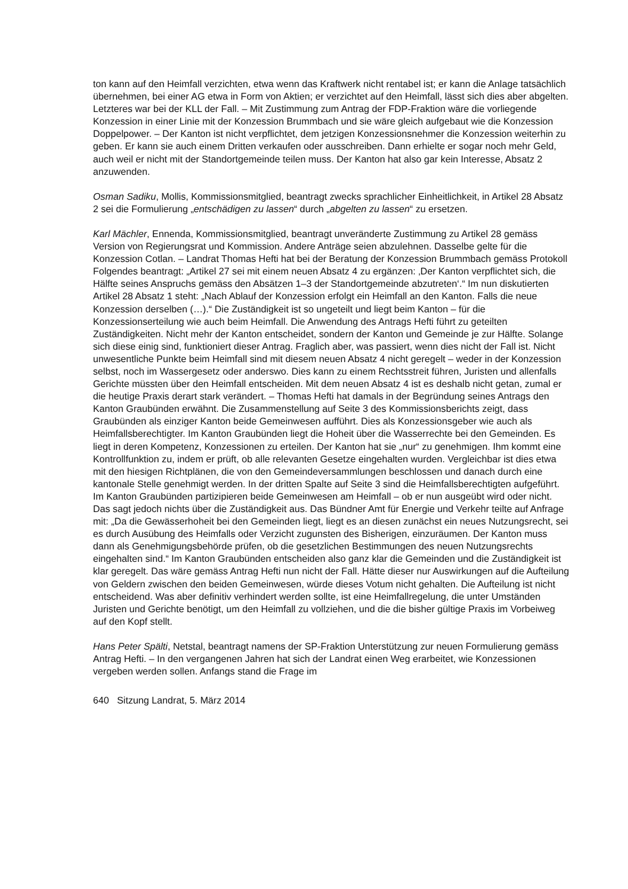ton kann auf den Heimfall verzichten, etwa wenn das Kraftwerk nicht rentabel ist; er kann die Anlage tatsächlich übernehmen, bei einer AG etwa in Form von Aktien; er verzichtet auf den Heimfall, lässt sich dies aber abgelten. Letzteres war bei der KLL der Fall. – Mit Zustimmung zum Antrag der FDP-Fraktion wäre die vorliegende Konzession in einer Linie mit der Konzession Brummbach und sie wäre gleich aufgebaut wie die Konzession Doppelpower. – Der Kanton ist nicht verpflichtet, dem jetzigen Konzessionsnehmer die Konzession weiterhin zu geben. Er kann sie auch einem Dritten verkaufen oder ausschreiben. Dann erhielte er sogar noch mehr Geld, auch weil er nicht mit der Standortgemeinde teilen muss. Der Kanton hat also gar kein Interesse, Absatz 2 anzuwenden.
Osman Sadiku, Mollis, Kommissionsmitglied, beantragt zwecks sprachlicher Einheitlichkeit, in Artikel 28 Absatz 2 sei die Formulierung „entschädigen zu lassen“ durch „abgelten zu lassen“ zu ersetzen.
Karl Mächler, Ennenda, Kommissionsmitglied, beantragt unveränderte Zustimmung zu Artikel 28 gemäss Version von Regierungsrat und Kommission. Andere Anträge seien abzulehnen. Dasselbe gelte für die Konzession Cotlan. – Landrat Thomas Hefti hat bei der Beratung der Konzession Brummbach gemäss Protokoll Folgendes beantragt: „Artikel 27 sei mit einem neuen Absatz 4 zu ergänzen: ‚Der Kanton verpflichtet sich, die Hälfte seines Anspruchs gemäss den Absätzen 1–3 der Standortgemeinde abzutreten‘.“ Im nun diskutierten Artikel 28 Absatz 1 steht: „Nach Ablauf der Konzession erfolgt ein Heimfall an den Kanton. Falls die neue Konzession derselben (…).“ Die Zuständigkeit ist so ungeteilt und liegt beim Kanton – für die Konzessionserteilung wie auch beim Heimfall. Die Anwendung des Antrags Hefti führt zu geteilten Zuständigkeiten. Nicht mehr der Kanton entscheidet, sondern der Kanton und Gemeinde je zur Hälfte. Solange sich diese einig sind, funktioniert dieser Antrag. Fraglich aber, was passiert, wenn dies nicht der Fall ist. Nicht unwesentliche Punkte beim Heimfall sind mit diesem neuen Absatz 4 nicht geregelt – weder in der Konzession selbst, noch im Wassergesetz oder anderswo. Dies kann zu einem Rechtsstreit führen, Juristen und allenfalls Gerichte müssten über den Heimfall entscheiden. Mit dem neuen Absatz 4 ist es deshalb nicht getan, zumal er die heutige Praxis derart stark verändert. – Thomas Hefti hat damals in der Begründung seines Antrags den Kanton Graubünden erwähnt. Die Zusammenstellung auf Seite 3 des Kommissionsberichts zeigt, dass Graubünden als einziger Kanton beide Gemeinwesen aufführt. Dies als Konzessionsgeber wie auch als Heimfallsberechtigter. Im Kanton Graubünden liegt die Hoheit über die Wasserrechte bei den Gemeinden. Es liegt in deren Kompetenz, Konzessionen zu erteilen. Der Kanton hat sie „nur“ zu genehmigen. Ihm kommt eine Kontrollfunktion zu, indem er prüft, ob alle relevanten Gesetze eingehalten wurden. Vergleichbar ist dies etwa mit den hiesigen Richtplänen, die von den Gemeindeversammlungen beschlossen und danach durch eine kantonale Stelle genehmigt werden. In der dritten Spalte auf Seite 3 sind die Heimfallsberechtigten aufgeführt. Im Kanton Graubünden partizipieren beide Gemeinwesen am Heimfall – ob er nun ausgeübt wird oder nicht. Das sagt jedoch nichts über die Zuständigkeit aus. Das Bündner Amt für Energie und Verkehr teilte auf Anfrage mit: „Da die Gewässerhoheit bei den Gemeinden liegt, liegt es an diesen zunächst ein neues Nutzungsrecht, sei es durch Ausübung des Heimfalls oder Verzicht zugunsten des Bisherigen, einzuräumen. Der Kanton muss dann als Genehmigungsbehörde prüfen, ob die gesetzlichen Bestimmungen des neuen Nutzungsrechts eingehalten sind.“ Im Kanton Graubünden entscheiden also ganz klar die Gemeinden und die Zuständigkeit ist klar geregelt. Das wäre gemäss Antrag Hefti nun nicht der Fall. Hätte dieser nur Auswirkungen auf die Aufteilung von Geldern zwischen den beiden Gemeinwesen, würde dieses Votum nicht gehalten. Die Aufteilung ist nicht entscheidend. Was aber definitiv verhindert werden sollte, ist eine Heimfallregelung, die unter Umständen Juristen und Gerichte benötigt, um den Heimfall zu vollziehen, und die die bisher gültige Praxis im Vorbeiweg auf den Kopf stellt.
Hans Peter Spälti, Netstal, beantragt namens der SP-Fraktion Unterstützung zur neuen Formulierung gemäss Antrag Hefti. – In den vergangenen Jahren hat sich der Landrat einen Weg erarbeitet, wie Konzessionen vergeben werden sollen. Anfangs stand die Frage im
640 Sitzung Landrat, 5. März 2014